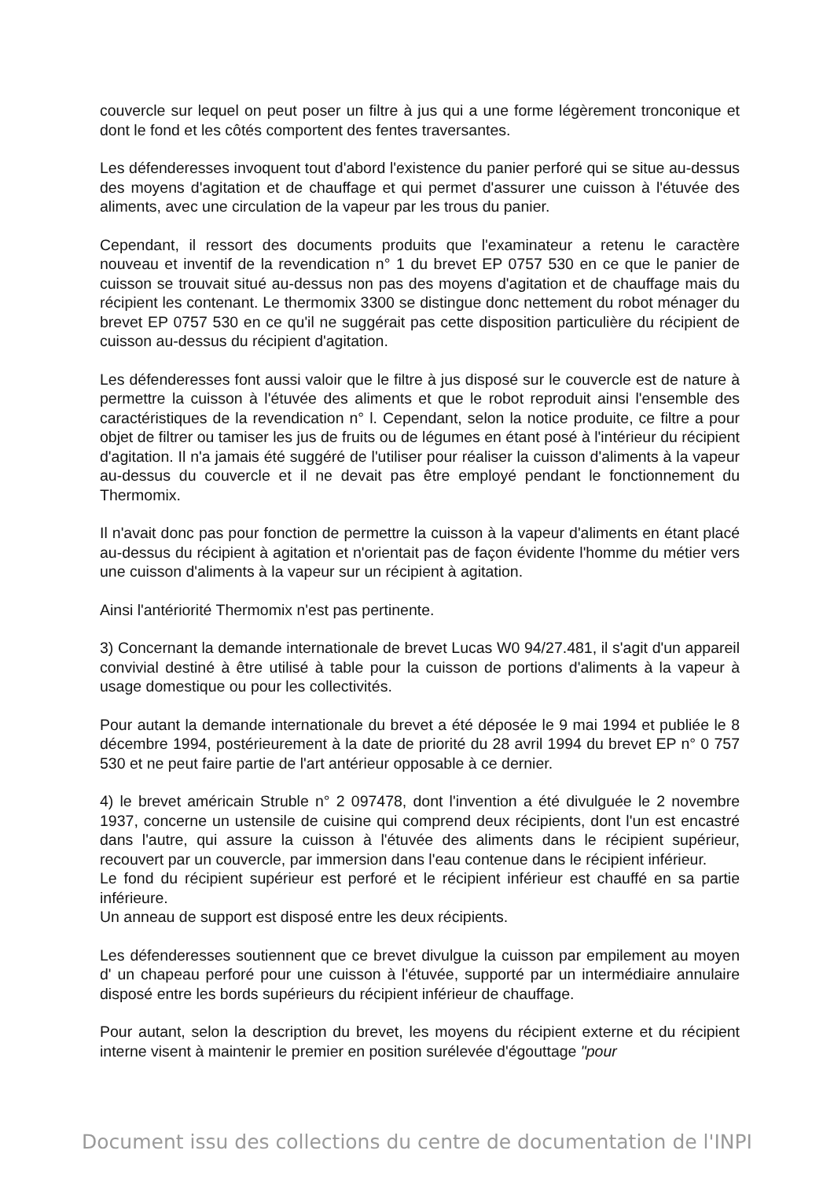couvercle sur lequel on peut poser un filtre à jus qui a une forme légèrement tronconique et dont le fond et les côtés comportent des fentes traversantes.
Les défenderesses invoquent tout d'abord l'existence du panier perforé qui se situe au-dessus des moyens d'agitation et de chauffage et qui permet d'assurer une cuisson à l'étuvée des aliments, avec une circulation de la vapeur par les trous du panier.
Cependant, il ressort des documents produits que l'examinateur a retenu le caractère nouveau et inventif de la revendication n° 1 du brevet EP 0757 530 en ce que le panier de cuisson se trouvait situé au-dessus non pas des moyens d'agitation et de chauffage mais du récipient les contenant. Le thermomix 3300 se distingue donc nettement du robot ménager du brevet EP 0757 530 en ce qu'il ne suggérait pas cette disposition particulière du récipient de cuisson au-dessus du récipient d'agitation.
Les défenderesses font aussi valoir que le filtre à jus disposé sur le couvercle est de nature à permettre la cuisson à l'étuvée des aliments et que le robot reproduit ainsi l'ensemble des caractéristiques de la revendication n° l. Cependant, selon la notice produite, ce filtre a pour objet de filtrer ou tamiser les jus de fruits ou de légumes en étant posé à l'intérieur du récipient d'agitation. Il n'a jamais été suggéré de l'utiliser pour réaliser la cuisson d'aliments à la vapeur au-dessus du couvercle et il ne devait pas être employé pendant le fonctionnement du Thermomix.
Il n'avait donc pas pour fonction de permettre la cuisson à la vapeur d'aliments en étant placé au-dessus du récipient à agitation et n'orientait pas de façon évidente l'homme du métier vers une cuisson d'aliments à la vapeur sur un récipient à agitation.
Ainsi l'antériorité Thermomix n'est pas pertinente.
3) Concernant la demande internationale de brevet Lucas W0 94/27.481, il s'agit d'un appareil convivial destiné à être utilisé à table pour la cuisson de portions d'aliments à la vapeur à usage domestique ou pour les collectivités.
Pour autant la demande internationale du brevet a été déposée le 9 mai 1994 et publiée le 8 décembre 1994, postérieurement à la date de priorité du 28 avril 1994 du brevet EP n° 0 757 530 et ne peut faire partie de l'art antérieur opposable à ce dernier.
4) le brevet américain Struble n° 2 097478, dont l'invention a été divulguée le 2 novembre 1937, concerne un ustensile de cuisine qui comprend deux récipients, dont l'un est encastré dans l'autre, qui assure la cuisson à l'étuvée des aliments dans le récipient supérieur, recouvert par un couvercle, par immersion dans l'eau contenue dans le récipient inférieur.
Le fond du récipient supérieur est perforé et le récipient inférieur est chauffé en sa partie inférieure.
Un anneau de support est disposé entre les deux récipients.
Les défenderesses soutiennent que ce brevet divulgue la cuisson par empilement au moyen d' un chapeau perforé pour une cuisson à l'étuvée, supporté par un intermédiaire annulaire disposé entre les bords supérieurs du récipient inférieur de chauffage.
Pour autant, selon la description du brevet, les moyens du récipient externe et du récipient interne visent à maintenir le premier en position surélevée d'égouttage "pour
Document issu des collections du centre de documentation de l'INPI